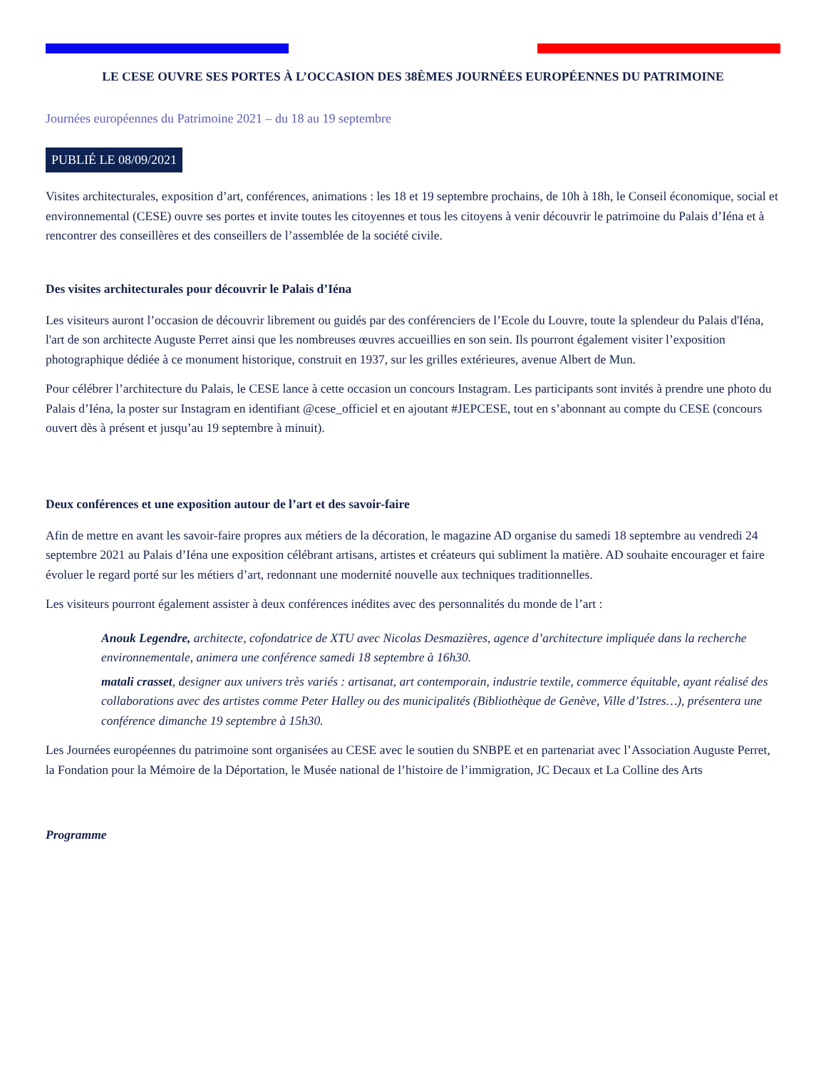LE CESE OUVRE SES PORTES À L’OCCASION DES 38ÈMES JOURNÉES EUROPÉENNES DU PATRIMOINE
Journées européennes du Patrimoine 2021 – du 18 au 19 septembre
PUBLIÉ LE 08/09/2021
Visites architecturales, exposition d’art, conférences, animations : les 18 et 19 septembre prochains, de 10h à 18h, le Conseil économique, social et environnemental (CESE) ouvre ses portes et invite toutes les citoyennes et tous les citoyens à venir découvrir le patrimoine du Palais d’Iéna et à rencontrer des conseillères et des conseillers de l’assemblée de la société civile.
Des visites architecturales pour découvrir le Palais d’Iéna
Les visiteurs auront l’occasion de découvrir librement ou guidés par des conférenciers de l’Ecole du Louvre, toute la splendeur du Palais d'Iéna, l'art de son architecte Auguste Perret ainsi que les nombreuses œuvres accueillies en son sein. Ils pourront également visiter l’exposition photographique dédiée à ce monument historique, construit en 1937, sur les grilles extérieures, avenue Albert de Mun.
Pour célébrer l’architecture du Palais, le CESE lance à cette occasion un concours Instagram. Les participants sont invités à prendre une photo du Palais d’Iéna, la poster sur Instagram en identifiant @cese_officiel et en ajoutant #JEPCESE, tout en s’abonnant au compte du CESE (concours ouvert dès à présent et jusqu’au 19 septembre à minuit).
Deux conférences et une exposition autour de l’art et des savoir-faire
Afin de mettre en avant les savoir-faire propres aux métiers de la décoration, le magazine AD organise du samedi 18 septembre au vendredi 24 septembre 2021 au Palais d’Iéna une exposition célébrant artisans, artistes et créateurs qui subliment la matière. AD souhaite encourager et faire évoluer le regard porté sur les métiers d’art, redonnant une modernité nouvelle aux techniques traditionnelles.
Les visiteurs pourront également assister à deux conférences inédites avec des personnalités du monde de l’art :
Anouk Legendre, architecte, cofondatrice de XTU avec Nicolas Desmazières, agence d’architecture impliquée dans la recherche environnementale, animera une conférence samedi 18 septembre à 16h30.
matali crasset, designer aux univers très variés : artisanat, art contemporain, industrie textile, commerce équitable, ayant réalisé des collaborations avec des artistes comme Peter Halley ou des municipalités (Bibliothèque de Genève, Ville d’Istres…), présentera une conférence dimanche 19 septembre à 15h30.
Les Journées européennes du patrimoine sont organisées au CESE avec le soutien du SNBPE et en partenariat avec l’Association Auguste Perret, la Fondation pour la Mémoire de la Déportation, le Musée national de l’histoire de l’immigration, JC Decaux et La Colline des Arts
Programme